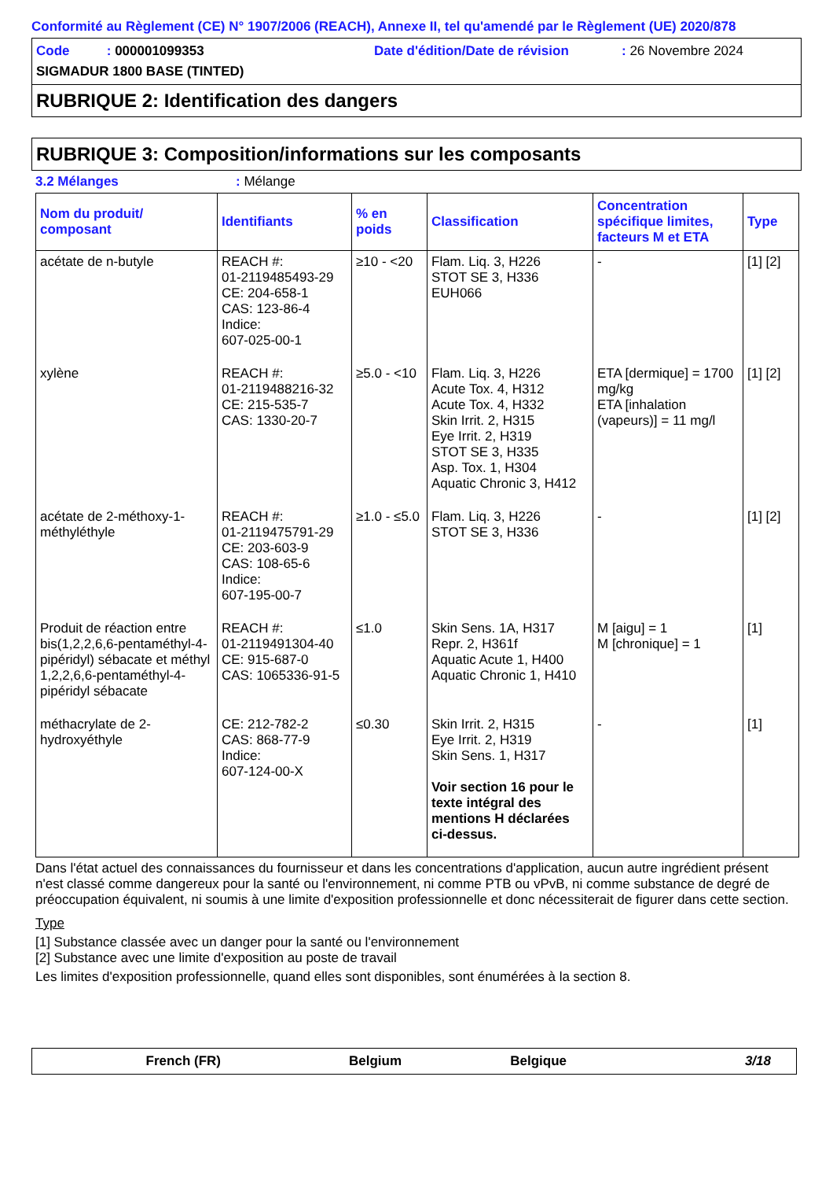Conformité au Règlement (CE) N° 1907/2006 (REACH), Annexe II, tel qu'amendé par le Règlement (UE) 2020/878
Code : 000001099353 Date d'édition/Date de révision: 26 Novembre 2024
SIGMADUR 1800 BASE (TINTED)
RUBRIQUE 2: Identification des dangers
RUBRIQUE 3: Composition/informations sur les composants
3.2 Mélanges: Mélange
| Nom du produit/ composant | Identifiants | % en poids | Classification | Concentration spécifique limites, facteurs M et ETA | Type |
| --- | --- | --- | --- | --- | --- |
| acétate de n-butyle | REACH #: 01-2119485493-29 CE: 204-658-1 CAS: 123-86-4 Indice: 607-025-00-1 | ≥10 - <20 | Flam. Liq. 3, H226 STOT SE 3, H336 EUH066 | - | [1] [2] |
| xylène | REACH #: 01-2119488216-32 CE: 215-535-7 CAS: 1330-20-7 | ≥5.0 - <10 | Flam. Liq. 3, H226 Acute Tox. 4, H312 Acute Tox. 4, H332 Skin Irrit. 2, H315 Eye Irrit. 2, H319 STOT SE 3, H335 Asp. Tox. 1, H304 Aquatic Chronic 3, H412 | ETA [dermique] = 1700 mg/kg ETA [inhalation (vapeurs)] = 11 mg/l | [1] [2] |
| acétate de 2-méthoxy-1-méthyléthyle | REACH #: 01-2119475791-29 CE: 203-603-9 CAS: 108-65-6 Indice: 607-195-00-7 | ≥1.0 - ≤5.0 | Flam. Liq. 3, H226 STOT SE 3, H336 | - | [1] [2] |
| Produit de réaction entre bis(1,2,2,6,6-pentaméthyl-4-pipéridyl) sébacate et méthyl 1,2,2,6,6-pentaméthyl-4-pipéridyl sébacate | REACH #: 01-2119491304-40 CE: 915-687-0 CAS: 1065336-91-5 | ≤1.0 | Skin Sens. 1A, H317 Repr. 2, H361f Aquatic Acute 1, H400 Aquatic Chronic 1, H410 | M [aigu] = 1 M [chronique] = 1 | [1] |
| méthacrylate de 2-hydroxyéthyle | CE: 212-782-2 CAS: 868-77-9 Indice: 607-124-00-X | ≤0.30 | Skin Irrit. 2, H315 Eye Irrit. 2, H319 Skin Sens. 1, H317 Voir section 16 pour le texte intégral des mentions H déclarées ci-dessus. | - | [1] |
Dans l'état actuel des connaissances du fournisseur et dans les concentrations d'application, aucun autre ingrédient présent n'est classé comme dangereux pour la santé ou l'environnement, ni comme PTB ou vPvB, ni comme substance de degré de préoccupation équivalent, ni soumis à une limite d'exposition professionnelle et donc nécessiterait de figurer dans cette section.
Type
[1] Substance classée avec un danger pour la santé ou l'environnement
[2] Substance avec une limite d'exposition au poste de travail
Les limites d'exposition professionnelle, quand elles sont disponibles, sont énumérées à la section 8.
French (FR) Belgium Belgique 3/18